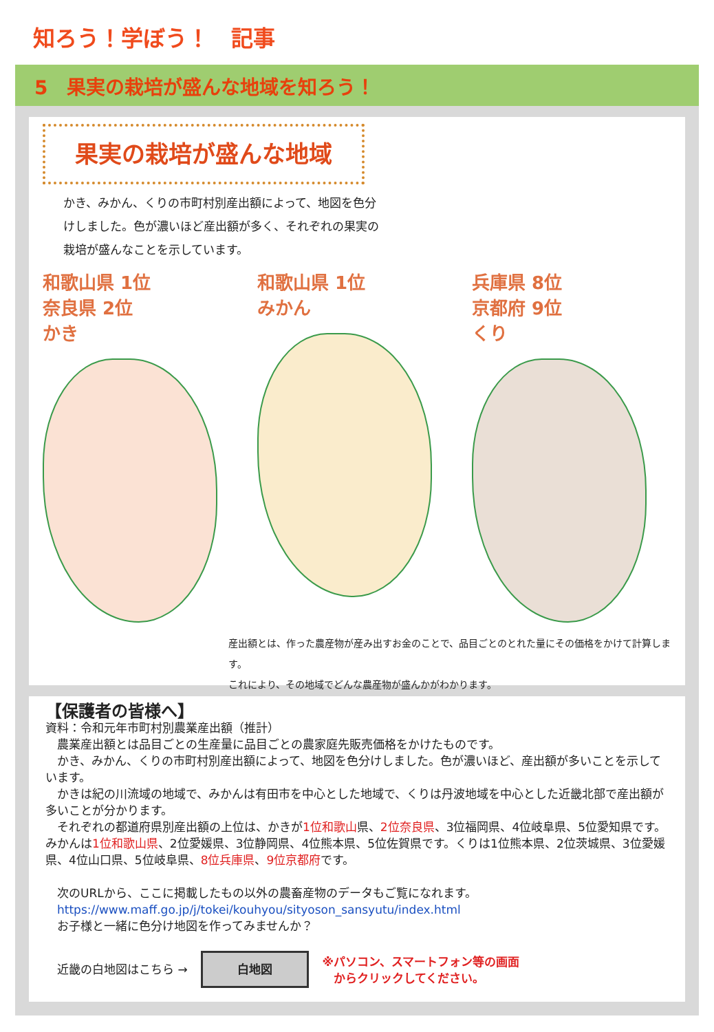知ろう！学ぼう！　記事
5　果実の栽培が盛んな地域を知ろう！
果実の栽培が盛んな地域
かき、みかん、くりの市町村別産出額によって、地図を色分けしました。色が濃いほど産出額が多く、それぞれの果実の栽培が盛んなことを示しています。
和歌山県 1位
奈良県 2位
かき
和歌山県 1位
みかん
兵庫県 8位
京都府 9位
くり
産出額とは、作った農産物が産み出すお金のことで、品目ごとのとれた量にその価格をかけて計算します。
これにより、その地域でどんな農産物が盛んかがわかります。
【保護者の皆様へ】
資料：令和元年市町村別農業産出額（推計）
　農業産出額とは品目ごとの生産量に品目ごとの農家庭先販売価格をかけたものです。
　かき、みかん、くりの市町村別産出額によって、地図を色分けしました。色が濃いほど、産出額が多いことを示しています。
　かきは紀の川流域の地域で、みかんは有田市を中心とした地域で、くりは丹波地域を中心とした近畿北部で産出額が多いことが分かります。
　それぞれの都道府県別産出額の上位は、かきが1位和歌山県、2位奈良県、3位福岡県、4位岐阜県、5位愛知県です。みかんは1位和歌山県、2位愛媛県、3位静岡県、4位熊本県、5位佐賀県です。くりは1位熊本県、2位茨城県、3位愛媛県、4位山口県、5位岐阜県、8位兵庫県、9位京都府です。
　次のURLから、ここに掲載したもの以外の農畜産物のデータもご覧になれます。
　https://www.maff.go.jp/j/tokei/kouhyou/sityoson_sansyutu/index.html
　お子様と一緒に色分け地図を作ってみませんか？
　近畿の白地図はこちら → 白地図 ※パソコン、スマートフォン等の画面
　からクリックしてください。